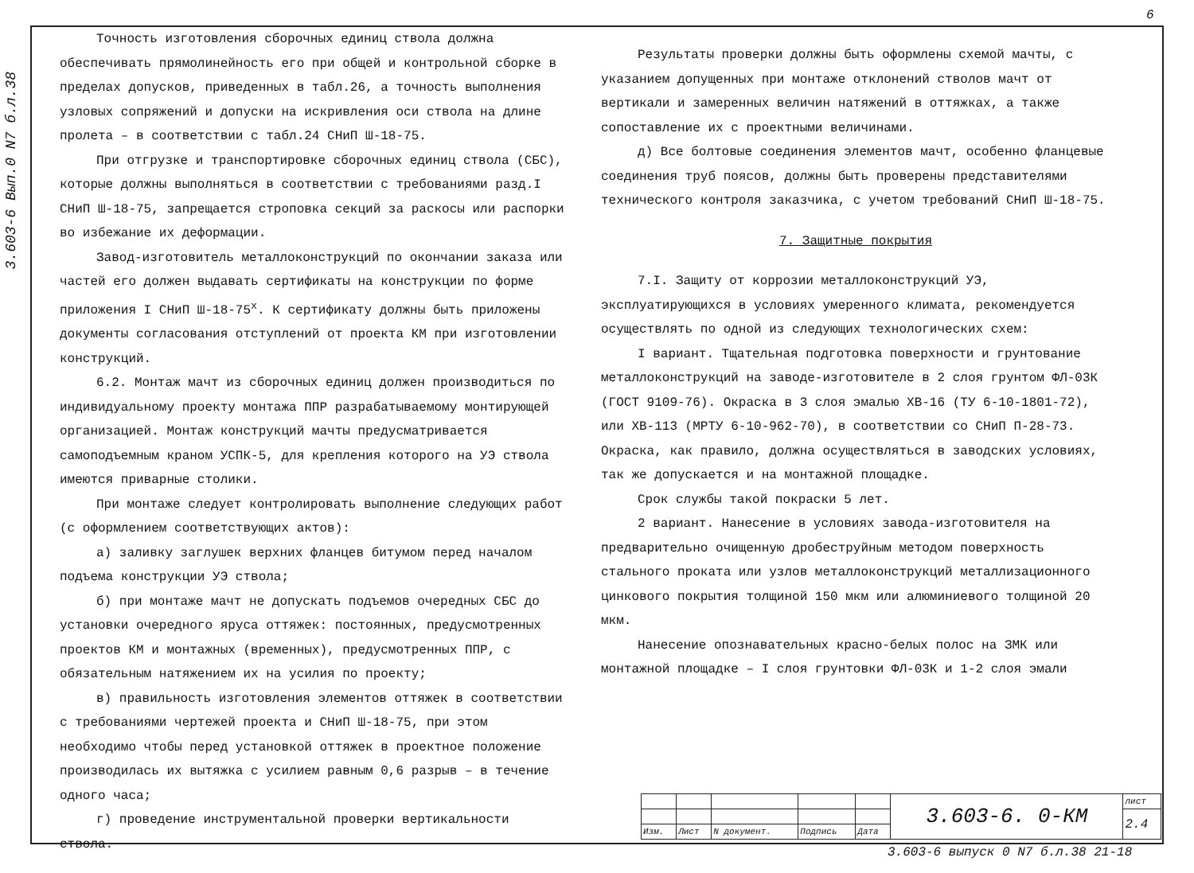6
3.603-6 Вып.0 N7 б.л.38
Точность изготовления сборочных единиц ствола должна обеспечивать прямолинейность его при общей и контрольной сборке в пределах допусков, приведенных в табл.26, а точность выполнения узловых сопряжений и допуски на искривления оси ствола на длине пролета – в соответствии с табл.24 СНиП Ш-18-75.
При отгрузке и транспортировке сборочных единиц ствола (СБС), которые должны выполняться в соответствии с требованиями разд.I СНиП Ш-18-75, запрещается строповка секций за раскосы или распорки во избежание их деформации.
Завод-изготовитель металлоконструкций по окончании заказа или частей его должен выдавать сертификаты на конструкции по форме приложения I СНиП Ш-18-75<sup>х</sup>. К сертификату должны быть приложены документы согласования отступлений от проекта КМ при изготовлении конструкций.
6.2. Монтаж мачт из сборочных единиц должен производиться по индивидуальному проекту монтажа ППР разрабатываемому монтирующей организацией. Монтаж конструкций мачты предусматривается самоподъемным краном УСПК-5, для крепления которого на УЭ ствола имеются приварные столики.
При монтаже следует контролировать выполнение следующих работ (с оформлением соответствующих актов):
а) заливку заглушек верхних фланцев битумом перед началом подъема конструкции УЭ ствола;
б) при монтаже мачт не допускать подъемов очередных СБС до установки очередного яруса оттяжек: постоянных, предусмотренных проектов КМ и монтажных (временных), предусмотренных ППР, с обязательным натяжением их на усилия по проекту;
в) правильность изготовления элементов оттяжек в соответствии с требованиями чертежей проекта и СНиП Ш-18-75, при этом необходимо чтобы перед установкой оттяжек в проектное положение производилась их вытяжка с усилием равным 0,6 разрыв – в течение одного часа;
г) проведение инструментальной проверки вертикальности ствола.
Результаты проверки должны быть оформлены схемой мачты, с указанием допущенных при монтаже отклонений стволов мачт от вертикали и замеренных величин натяжений в оттяжках, а также сопоставление их с проектными величинами.
д) Все болтовые соединения элементов мачт, особенно фланцевые соединения труб поясов, должны быть проверены представителями технического контроля заказчика, с учетом требований СНиП Ш-18-75.
7. Защитные покрытия
7.I. Защиту от коррозии металлоконструкций УЭ, эксплуатирующихся в условиях умеренного климата, рекомендуется осуществлять по одной из следующих технологических схем:
I вариант. Тщательная подготовка поверхности и грунтование металлоконструкций на заводе-изготовителе в 2 слоя грунтом ФЛ-03К (ГОСТ 9109-76). Окраска в 3 слоя эмалью ХВ-16 (ТУ 6-10-1801-72), или ХВ-113 (МРТУ 6-10-962-70), в соответствии со СНиП П-28-73. Окраска, как правило, должна осуществляться в заводских условиях, так же допускается и на монтажной площадке.
Срок службы такой покраски 5 лет.
2 вариант. Нанесение в условиях завода-изготовителя на предварительно очищенную дробеструйным методом поверхность стального проката или узлов металлоконструкций металлизационного цинкового покрытия толщиной 150 мкм или алюминиевого толщиной 20 мкм.
Нанесение опознавательных красно-белых полос на ЗМК или монтажной площадке – I слоя грунтовки ФЛ-03К и 1-2 слоя эмали
| | | | | | 3.603-6. 0-КМ | лист |
| | | | | | | 2.4 |
| Изм. | Лист | N документ. | Подпись | Дата | | |
3.603-6 выпуск 0 N7 б.л.38 21-18